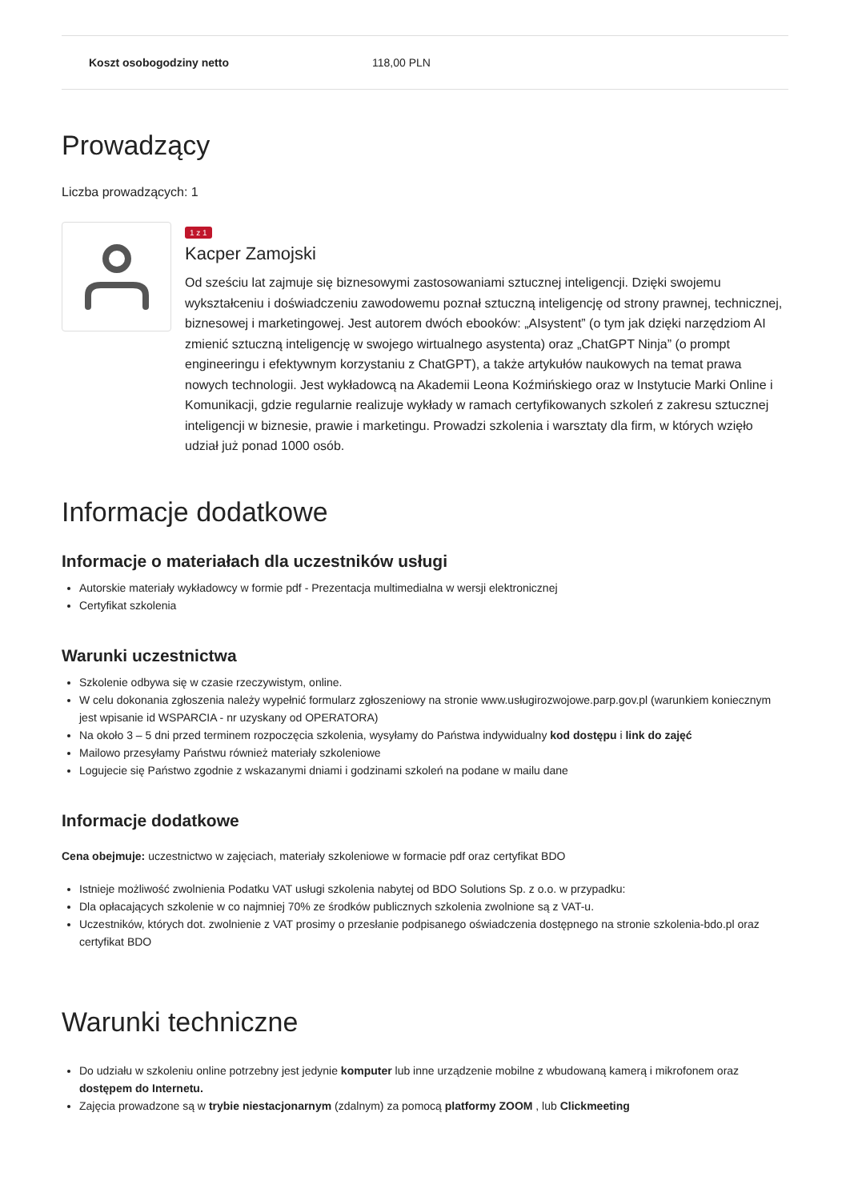| Koszt osobogodziny netto | 118,00 PLN |
Prowadzący
Liczba prowadzących: 1
1 z 1
Kacper Zamojski
Od sześciu lat zajmuje się biznesowymi zastosowaniami sztucznej inteligencji. Dzięki swojemu wykształceniu i doświadczeniu zawodowemu poznał sztuczną inteligencję od strony prawnej, technicznej, biznesowej i marketingowej. Jest autorem dwóch ebooków: „AIsystent” (o tym jak dzięki narzędziom AI zmienić sztuczną inteligencję w swojego wirtualnego asystenta) oraz „ChatGPT Ninja” (o prompt engineeringu i efektywnym korzystaniu z ChatGPT), a także artykułów naukowych na temat prawa nowych technologii. Jest wykładowcą na Akademii Leona Koźmińskiego oraz w Instytucie Marki Online i Komunikacji, gdzie regularnie realizuje wykłady w ramach certyfikowanych szkoleń z zakresu sztucznej inteligencji w biznesie, prawie i marketingu. Prowadzi szkolenia i warsztaty dla firm, w których wzięło udział już ponad 1000 osób.
Informacje dodatkowe
Informacje o materiałach dla uczestników usługi
Autorskie materiały wykładowcy w formie pdf - Prezentacja multimedialna w wersji elektronicznej
Certyfikat szkolenia
Warunki uczestnictwa
Szkolenie odbywa się w czasie rzeczywistym, online.
W celu dokonania zgłoszenia należy wypełnić formularz zgłoszeniowy na stronie www.usługirozwojowe.parp.gov.pl (warunkiem koniecznym jest wpisanie id WSPARCIA - nr uzyskany od OPERATORA)
Na około 3 – 5 dni przed terminem rozpoczęcia szkolenia, wysyłamy do Państwa indywidualny kod dostępu i link do zajęć
Mailowo przesyłamy Państwu również materiały szkoleniowe
Logujecie się Państwo zgodnie z wskazanymi dniami i godzinami szkoleń na podane w mailu dane
Informacje dodatkowe
Cena obejmuje: uczestnictwo w zajęciach, materiały szkoleniowe w formacie pdf oraz certyfikat BDO
Istnieje możliwość zwolnienia Podatku VAT usługi szkolenia nabytej od BDO Solutions Sp. z o.o. w przypadku:
Dla opłacających szkolenie w co najmniej 70% ze środków publicznych szkolenia zwolnione są z VAT-u.
Uczestników, których dot. zwolnienie z VAT prosimy o przesłanie podpisanego oświadczenia dostępnego na stronie szkolenia-bdo.pl oraz certyfikat BDO
Warunki techniczne
Do udziału w szkoleniu online potrzebny jest jedynie komputer lub inne urządzenie mobilne z wbudowaną kamerą i mikrofonem oraz dostępem do Internetu.
Zajęcia prowadzone są w trybie niestacjonarnym (zdalnym) za pomocą platformy ZOOM , lub Clickmeeting